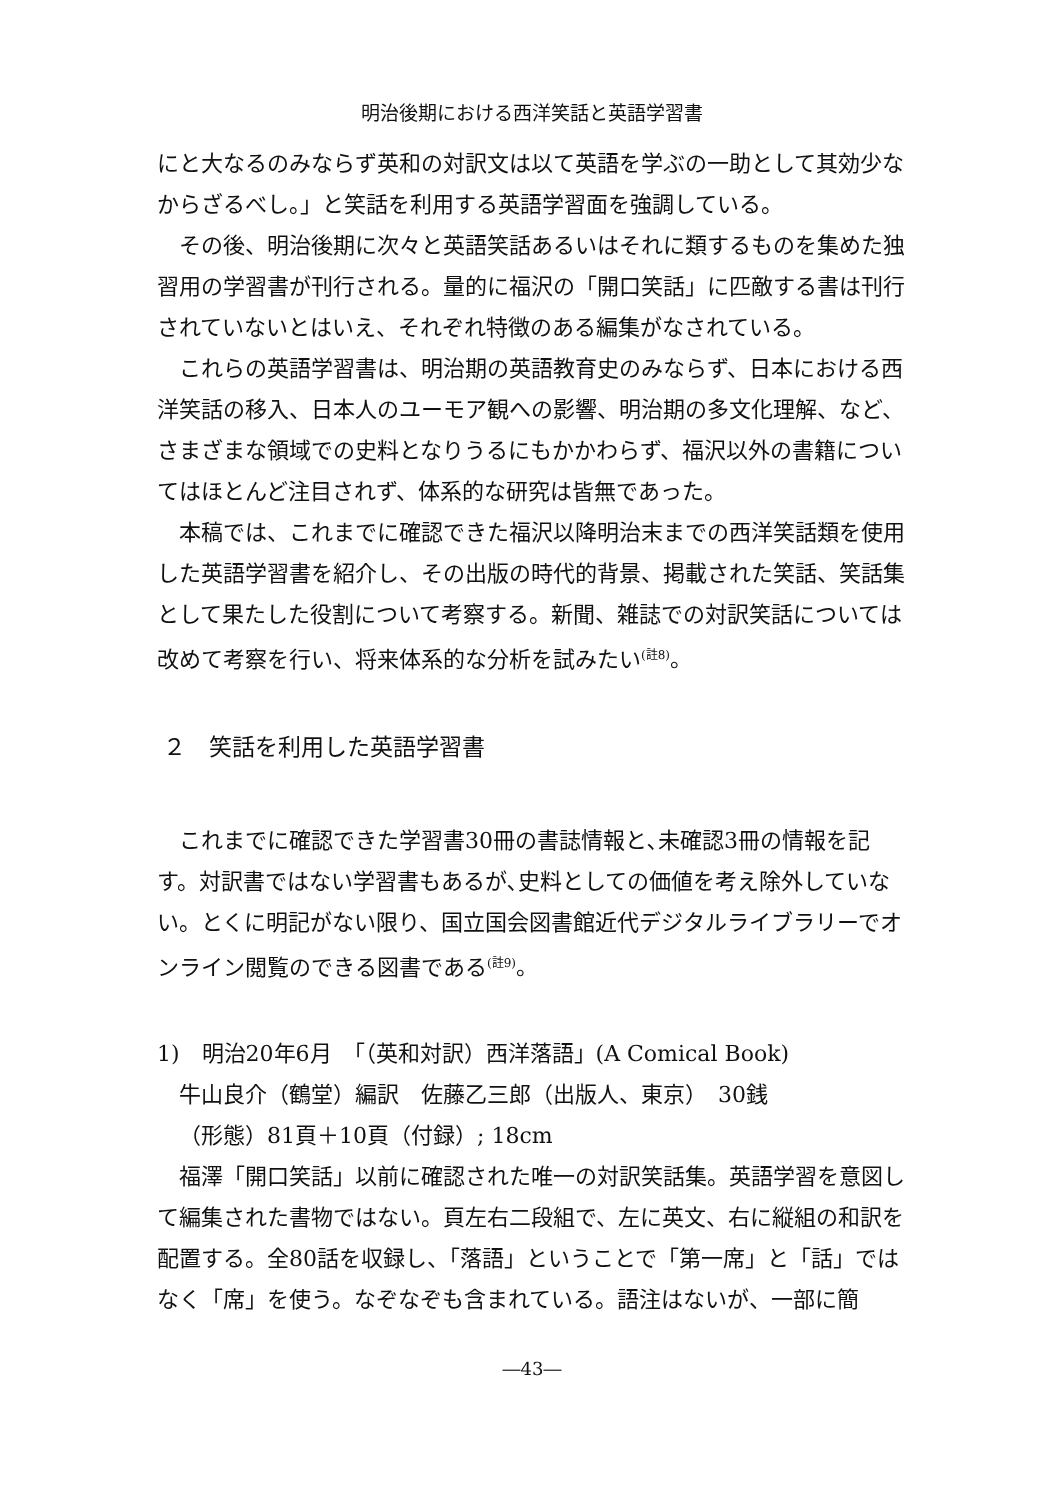明治後期における西洋笑話と英語学習書
にと大なるのみならず英和の対訳文は以て英語を学ぶの一助として其効少なからざるべし。」と笑話を利用する英語学習面を強調している。
その後、明治後期に次々と英語笑話あるいはそれに類するものを集めた独習用の学習書が刊行される。量的に福沢の「開口笑話」に匹敵する書は刊行されていないとはいえ、それぞれ特徴のある編集がなされている。
これらの英語学習書は、明治期の英語教育史のみならず、日本における西洋笑話の移入、日本人のユーモア観への影響、明治期の多文化理解、など、さまざまな領域での史料となりうるにもかかわらず、福沢以外の書籍についてはほとんど注目されず、体系的な研究は皆無であった。
本稿では、これまでに確認できた福沢以降明治末までの西洋笑話類を使用した英語学習書を紹介し、その出版の時代的背景、掲載された笑話、笑話集として果たした役割について考察する。新聞、雑誌での対訳笑話については改めて考察を行い、将来体系的な分析を試みたい<sup>(註8)</sup>。
２　笑話を利用した英語学習書
これまでに確認できた学習書30冊の書誌情報と､未確認3冊の情報を記す。対訳書ではない学習書もあるが､史料としての価値を考え除外していない。とくに明記がない限り、国立国会図書館近代デジタルライブラリーでオンライン閲覧のできる図書である<sup>(註9)</sup>。
1)　明治20年6月　「（英和対訳）西洋落語」(A Comical Book)
牛山良介（鶴堂）編訳　佐藤乙三郎（出版人、東京）　30銭
（形態）81頁＋10頁（付録）; 18cm
福澤「開口笑話」以前に確認された唯一の対訳笑話集。英語学習を意図して編集された書物ではない。頁左右二段組で、左に英文、右に縦組の和訳を配置する。全80話を収録し、「落語」ということで「第一席」と「話」ではなく「席」を使う。なぞなぞも含まれている。語注はないが、一部に簡
―43―